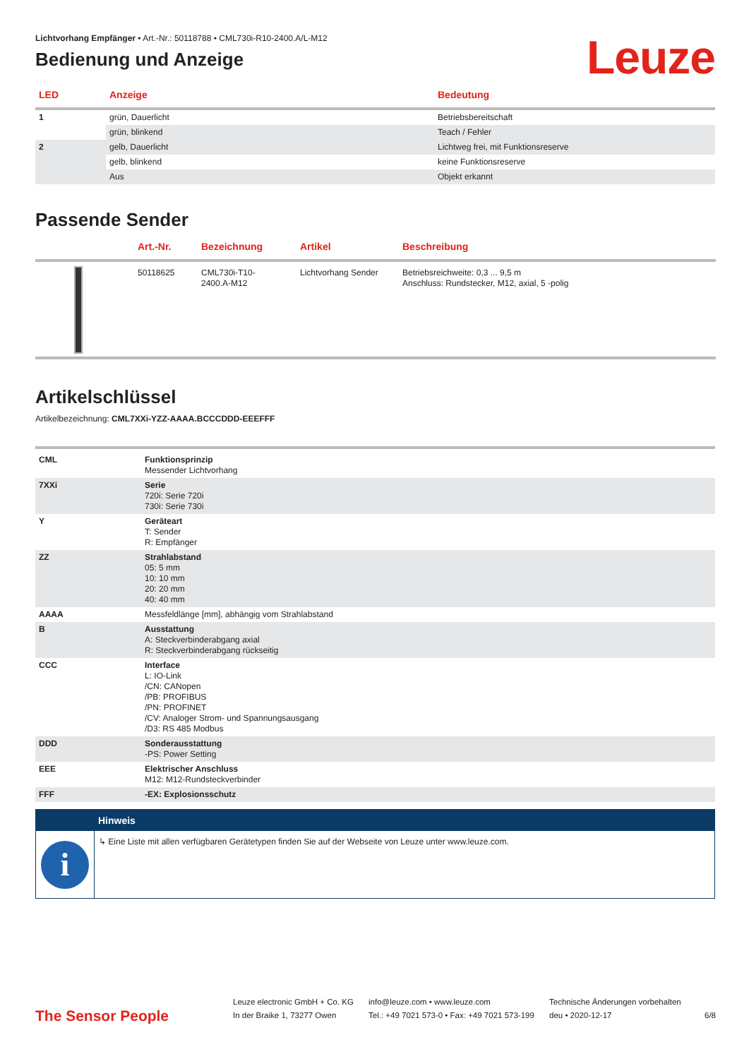Lichtvorhang Empfänger • Art.-Nr.: 50118788 • CML730i-R10-2400.A/L-M12
Bedienung und Anzeige
Leuze
| LED | Anzeige | Bedeutung |
| --- | --- | --- |
| 1 | grün, Dauerlicht | Betriebsbereitschaft |
| | grün, blinkend | Teach / Fehler |
| 2 | gelb, Dauerlicht | Lichtweg frei, mit Funktionsreserve |
| | gelb, blinkend | keine Funktionsreserve |
| | Aus | Objekt erkannt |
Passende Sender
| | Art.-Nr. | Bezeichnung | Artikel | Beschreibung |
| --- | --- | --- | --- | --- |
| | 50118625 | CML730i-T10- 2400.A-M12 | Lichtvorhang Sender | Betriebsreichweite: 0,3 ... 9,5 m Anschluss: Rundstecker, M12, axial, 5 -polig |
Artikelschlüssel
Artikelbezeichnung: CML7XXi-YZZ-AAAA.BCCCDDD-EEEFFF
| CML | Funktionsprinzip Messender Lichtvorhang |
| 7XXi | Serie 720i: Serie 720i 730i: Serie 730i |
| Y | Geräteart T: Sender R: Empfänger |
| ZZ | Strahlabstand 05: 5 mm 10: 10 mm 20: 20 mm 40: 40 mm |
| AAAA | Messfeldlänge [mm], abhängig vom Strahlabstand |
| B | Ausstattung A: Steckverbinderabgang axial R: Steckverbinderabgang rückseitig |
| CCC | Interface L: IO-Link /CN: CANopen /PB: PROFIBUS /PN: PROFINET /CV: Analoger Strom- und Spannungsausgang /D3: RS 485 Modbus |
| DDD | Sonderausstattung -PS: Power Setting |
| EEE | Elektrischer Anschluss M12: M12-Rundsteckverbinder |
| FFF | -EX: Explosionsschutz |
Hinweis
i
↳ Eine Liste mit allen verfügbaren Gerätetypen finden Sie auf der Webseite von Leuze unter www.leuze.com.
The Sensor People
Leuze electronic GmbH + Co. KG
In der Braike 1, 73277 Owen
info@leuze.com • www.leuze.com
Tel.: +49 7021 573-0 • Fax: +49 7021 573-199
Technische Änderungen vorbehalten
deu • 2020-12-17
6/8